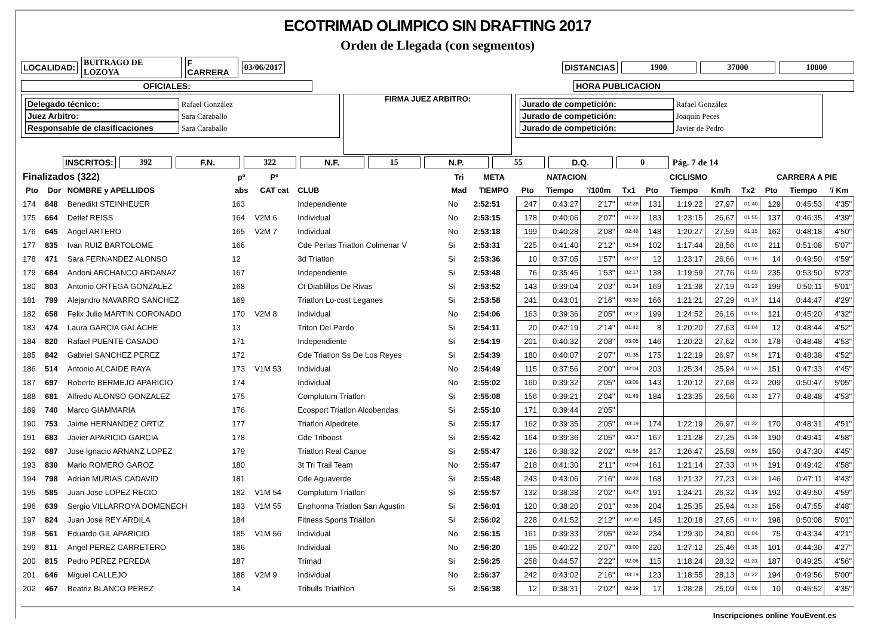ECOTRIMAD OLIMPICO SIN DRAFTING 2017
Orden de Llegada (con segmentos)
LOCALIDAD: BUITRAGO DE LOZOYA F CARRERA 03/06/2017 DISTANCIAS 1900 37000 10000
OFICIALES: HORA PUBLICACION
Delegado técnico: Rafael González
Juez Arbitro: Sara Caraballo
Responsable de clasificaciones Sara Caraballo
FIRMA JUEZ ARBITRO:
Jurado de competición: Rafael González
Jurado de competición: Joaquín Peces
Jurado de competición: Javier de Pedro
INSCRITOS: 392 F.N. 322 N.F. 15 N.P. 55 D.Q. 0 Pág. 7 de 14
| Finalizados (322) | | | pº | Pº | | Tri | META | NATACION | | | | CICLISMO | | | | CARRERA A PIE | | |
| --- | --- | --- | --- | --- | --- | --- | --- | --- | --- | --- | --- | --- | --- | --- | --- | --- | --- | --- |
| Pto | Dor | NOMBRE y APELLIDOS | abs | CAT cat | CLUB | Mad | TIEMPO | Pto | Tiempo | '/100m | Tx1 | Pto | Tiempo | Km/h | Tx2 | Pto | Tiempo | '/ Km |
| 174 | 848 | Benedikt STEINHEUER | 163 | | Independiente | No | 2:52:51 | 247 | 0:43:27 | 2'17" | 02:28 | 131 | 1:19:22 | 27,97 | 01:40 | 129 | 0:45:53 | 4'35" |
| 175 | 664 | Detlef REISS | 164 | V2M 6 | Individual | No | 2:53:15 | 178 | 0:40:06 | 2'07" | 01:22 | 183 | 1:23:15 | 26,67 | 01:55 | 137 | 0:46:35 | 4'39" |
| 176 | 645 | Angel ARTERO | 165 | V2M 7 | Individual | No | 2:53:18 | 199 | 0:40:28 | 2'08" | 02:48 | 148 | 1:20:27 | 27,59 | 01:15 | 162 | 0:48:18 | 4'50" |
| 177 | 835 | Ivan RUIZ BARTOLOME | 166 | | Cde Perlas Triatlon Colmenar V | Si | 2:53:31 | 225 | 0:41:40 | 2'12" | 01:54 | 102 | 1:17:44 | 28,56 | 01:03 | 211 | 0:51:08 | 5'07" |
| 178 | 471 | Sara FERNANDEZ ALONSO | 12 | | 3d Triatlon | Si | 2:53:36 | 10 | 0:37:05 | 1'57" | 02:07 | 12 | 1:23:17 | 26,66 | 01:16 | 14 | 0:49:50 | 4'59" |
| 179 | 684 | Andoni ARCHANCO ARDANAZ | 167 | | Independiente | Si | 2:53:48 | 76 | 0:35:45 | 1'53" | 02:17 | 138 | 1:19:59 | 27,76 | 01:55 | 235 | 0:53:50 | 5'23" |
| 180 | 803 | Antonio ORTEGA GONZALEZ | 168 | | Ct Diablillos De Rivas | Si | 2:53:52 | 143 | 0:39:04 | 2'03" | 01:34 | 169 | 1:21:38 | 27,19 | 01:23 | 199 | 0:50:11 | 5'01" |
| 181 | 799 | Alejandro NAVARRO SANCHEZ | 169 | | Triatlon Lo-cost Leganes | Si | 2:53:58 | 241 | 0:43:01 | 2'16" | 03:30 | 166 | 1:21:21 | 27,29 | 01:17 | 114 | 0:44:47 | 4'29" |
| 182 | 658 | Felix Julio MARTIN CORONADO | 170 | V2M 8 | Individual | No | 2:54:06 | 163 | 0:39:36 | 2'05" | 03:12 | 199 | 1:24:52 | 26,16 | 01:03 | 121 | 0:45:20 | 4'32" |
| 183 | 474 | Laura GARCIA GALACHE | 13 | | Triton Del Pardo | Si | 2:54:11 | 20 | 0:42:19 | 2'14" | 01:42 | 8 | 1:20:20 | 27,63 | 01:04 | 12 | 0:48:44 | 4'52" |
| 184 | 820 | Rafael PUENTE CASADO | 171 | | Independiente | Si | 2:54:19 | 201 | 0:40:32 | 2'08" | 03:05 | 146 | 1:20:22 | 27,62 | 01:30 | 178 | 0:48:48 | 4'53" |
| 185 | 842 | Gabriel SANCHEZ PEREZ | 172 | | Cde Triatlon Ss De Los Reyes | Si | 2:54:39 | 180 | 0:40:07 | 2'07" | 01:35 | 175 | 1:22:19 | 26,97 | 01:58 | 171 | 0:48:38 | 4'52" |
| 186 | 514 | Antonio ALCAIDE RAYA | 173 | V1M 53 | Individual | No | 2:54:49 | 115 | 0:37:56 | 2'00" | 02:04 | 203 | 1:25:34 | 25,94 | 01:39 | 151 | 0:47:33 | 4'45" |
| 187 | 697 | Roberto BERMEJO APARICIO | 174 | | Individual | No | 2:55:02 | 160 | 0:39:32 | 2'05" | 03:06 | 143 | 1:20:12 | 27,68 | 01:23 | 209 | 0:50:47 | 5'05" |
| 188 | 681 | Alfredo ALONSO GONZALEZ | 175 | | Complutum Triatlon | Si | 2:55:08 | 156 | 0:39:21 | 2'04" | 01:49 | 184 | 1:23:35 | 26,56 | 01:33 | 177 | 0:48:48 | 4'53" |
| 189 | 740 | Marco GIAMMARIA | 176 | | Ecosport Triatlon Alcobendas | Si | 2:55:10 | 171 | 0:39:44 | 2'05" | | | | | | | | |
| 190 | 753 | Jaime HERNANDEZ ORTIZ | 177 | | Triatlon Alpedrete | Si | 2:55:17 | 162 | 0:39:35 | 2'05" | 03:19 | 174 | 1:22:19 | 26,97 | 01:32 | 170 | 0:48:31 | 4'51" |
| 191 | 683 | Javier APARICIO GARCIA | 178 | | Cde Triboost | Si | 2:55:42 | 164 | 0:39:36 | 2'05" | 03:17 | 167 | 1:21:28 | 27,25 | 01:39 | 190 | 0:49:41 | 4'58" |
| 192 | 687 | Jose Ignacio ARNANZ LOPEZ | 179 | | Triatlon Real Canoe | Si | 2:55:47 | 126 | 0:38:32 | 2'02" | 01:56 | 217 | 1:26:47 | 25,58 | 00:59 | 150 | 0:47:30 | 4'45" |
| 193 | 830 | Mario ROMERO GAROZ | 180 | | 3t Tri Trail Team | No | 2:55:47 | 218 | 0:41:30 | 2'11" | 02:04 | 161 | 1:21:14 | 27,33 | 01:15 | 191 | 0:49:42 | 4'58" |
| 194 | 798 | Adrian MURIAS CADAVID | 181 | | Cde Aguaverde | Si | 2:55:48 | 243 | 0:43:06 | 2'16" | 02:28 | 168 | 1:21:32 | 27,23 | 01:28 | 146 | 0:47:11 | 4'43" |
| 195 | 585 | Juan Jose LOPEZ RECIO | 182 | V1M 54 | Complutum Triatlon | Si | 2:55:57 | 132 | 0:38:38 | 2'02" | 01:47 | 191 | 1:24:21 | 26,32 | 01:19 | 192 | 0:49:50 | 4'59" |
| 196 | 639 | Sergio VILLARROYA DOMENECH | 183 | V1M 55 | Enphorma Triatlon San Agustin | Si | 2:56:01 | 120 | 0:38:20 | 2'01" | 02:36 | 204 | 1:25:35 | 25,94 | 01:33 | 156 | 0:47:55 | 4'48" |
| 197 | 824 | Juan Jose REY ARDILA | 184 | | Fitness Sports Triatlon | Si | 2:56:02 | 228 | 0:41:52 | 2'12" | 02:30 | 145 | 1:20:18 | 27,65 | 01:12 | 198 | 0:50:08 | 5'01" |
| 198 | 561 | Eduardo GIL APARICIO | 185 | V1M 56 | Individual | No | 2:56:15 | 161 | 0:39:33 | 2'05" | 02:32 | 234 | 1:29:30 | 24,80 | 01:04 | 75 | 0:43:34 | 4'21" |
| 199 | 811 | Angel PEREZ CARRETERO | 186 | | Individual | No | 2:56:20 | 195 | 0:40:22 | 2'07" | 03:00 | 220 | 1:27:12 | 25,46 | 01:15 | 101 | 0:44:30 | 4'27" |
| 200 | 815 | Pedro PEREZ PEREDA | 187 | | Trimad | Si | 2:56:25 | 258 | 0:44:57 | 2'22" | 02:06 | 115 | 1:18:24 | 28,32 | 01:31 | 187 | 0:49:25 | 4'56" |
| 201 | 646 | Miguel CALLEJO | 188 | V2M 9 | Individual | No | 2:56:37 | 242 | 0:43:02 | 2'16" | 03:19 | 123 | 1:18:55 | 28,13 | 01:22 | 194 | 0:49:56 | 5'00" |
| 202 | 467 | Beatriz BLANCO PEREZ | 14 | | Tribulls Triathlon | Si | 2:56:38 | 12 | 0:38:31 | 2'02" | 02:39 | 17 | 1:28:28 | 25,09 | 01:06 | 10 | 0:45:52 | 4'35" |
Inscripciones online YouEvent.es